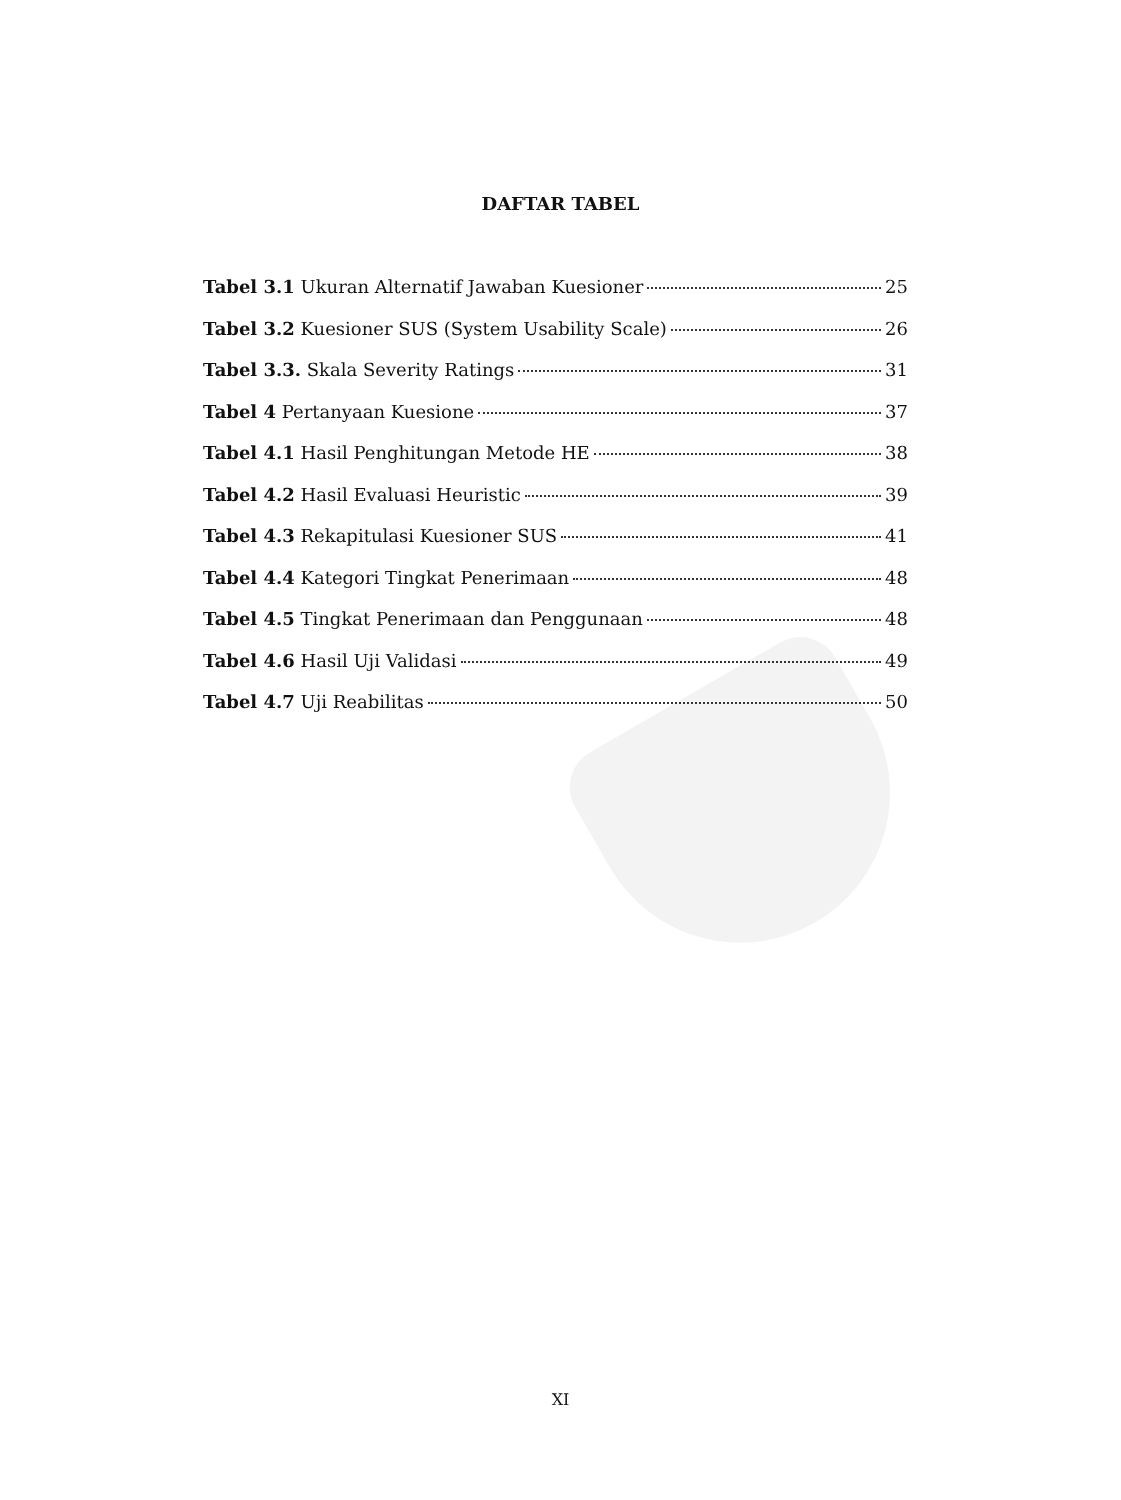DAFTAR TABEL
Tabel 3.1 Ukuran Alternatif Jawaban Kuesioner 25
Tabel 3.2 Kuesioner SUS (System Usability Scale) 26
Tabel 3.3. Skala Severity Ratings 31
Tabel 4 Pertanyaan Kuesione 37
Tabel 4.1 Hasil Penghitungan Metode HE 38
Tabel 4.2 Hasil Evaluasi Heuristic 39
Tabel 4.3 Rekapitulasi Kuesioner SUS 41
Tabel 4.4 Kategori Tingkat Penerimaan 48
Tabel 4.5 Tingkat Penerimaan dan Penggunaan 48
Tabel 4.6 Hasil Uji Validasi 49
Tabel 4.7 Uji Reabilitas 50
XI